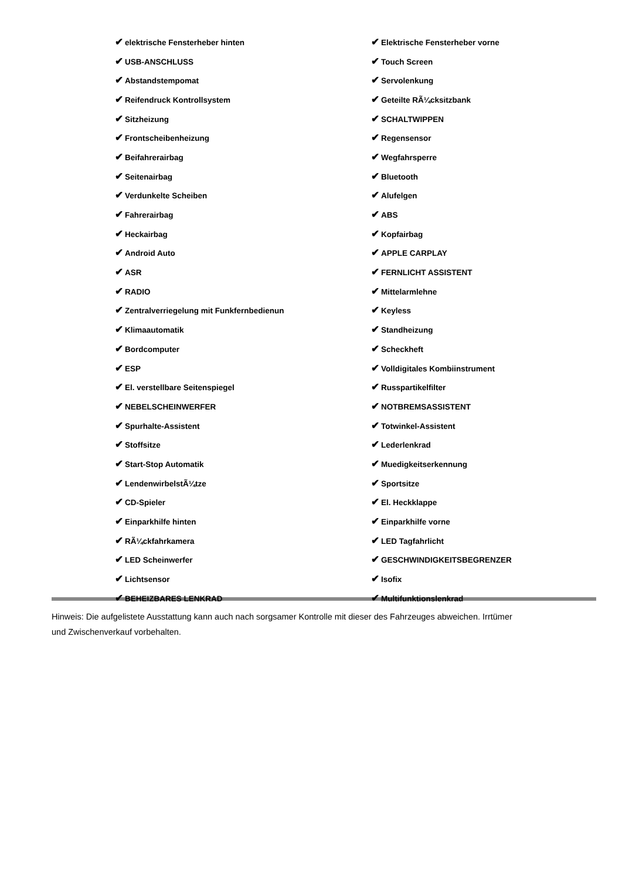✔ elektrische Fensterheber hinten
✔ Elektrische Fensterheber vorne
✔ USB-ANSCHLUSS
✔ Touch Screen
✔ Abstandstempomat
✔ Servolenkung
✔ Reifendruck Kontrollsystem
✔ Geteilte RÃ¼cksitzbank
✔ Sitzheizung
✔ SCHALTWIPPEN
✔ Frontscheibenheizung
✔ Regensensor
✔ Beifahrerairbag
✔ Wegfahrsperre
✔ Seitenairbag
✔ Bluetooth
✔ Verdunkelte Scheiben
✔ Alufelgen
✔ Fahrerairbag
✔ ABS
✔ Heckairbag
✔ Kopfairbag
✔ Android Auto
✔ APPLE CARPLAY
✔ ASR
✔ FERNLICHT ASSISTENT
✔ RADIO
✔ Mittelarmlehne
✔ Zentralverriegelung mit Funkfernbedienun
✔ Keyless
✔ Klimaautomatik
✔ Standheizung
✔ Bordcomputer
✔ Scheckheft
✔ ESP
✔ Volldigitales Kombiinstrument
✔ El. verstellbare Seitenspiegel
✔ Russpartikelfilter
✔ NEBELSCHEINWERFER
✔ NOTBREMSASSISTENT
✔ Spurhalte-Assistent
✔ Totwinkel-Assistent
✔ Stoffsitze
✔ Lederlenkrad
✔ Start-Stop Automatik
✔ Muedigkeitserkennung
✔ LendenwirbelstÃ¼tze
✔ Sportsitze
✔ CD-Spieler
✔ El. Heckklappe
✔ Einparkhilfe hinten
✔ Einparkhilfe vorne
✔ RÃ¼ckfahrkamera
✔ LED Tagfahrlicht
✔ LED Scheinwerfer
✔ GESCHWINDIGKEITSBEGRENZER
✔ Lichtsensor
✔ Isofix
✔ BEHEIZBARES LENKRAD
✔ Multifunktionslenkrad
Hinweis: Die aufgelistete Ausstattung kann auch nach sorgsamer Kontrolle mit dieser des Fahrzeuges abweichen. Irrtümer und Zwischenverkauf vorbehalten.